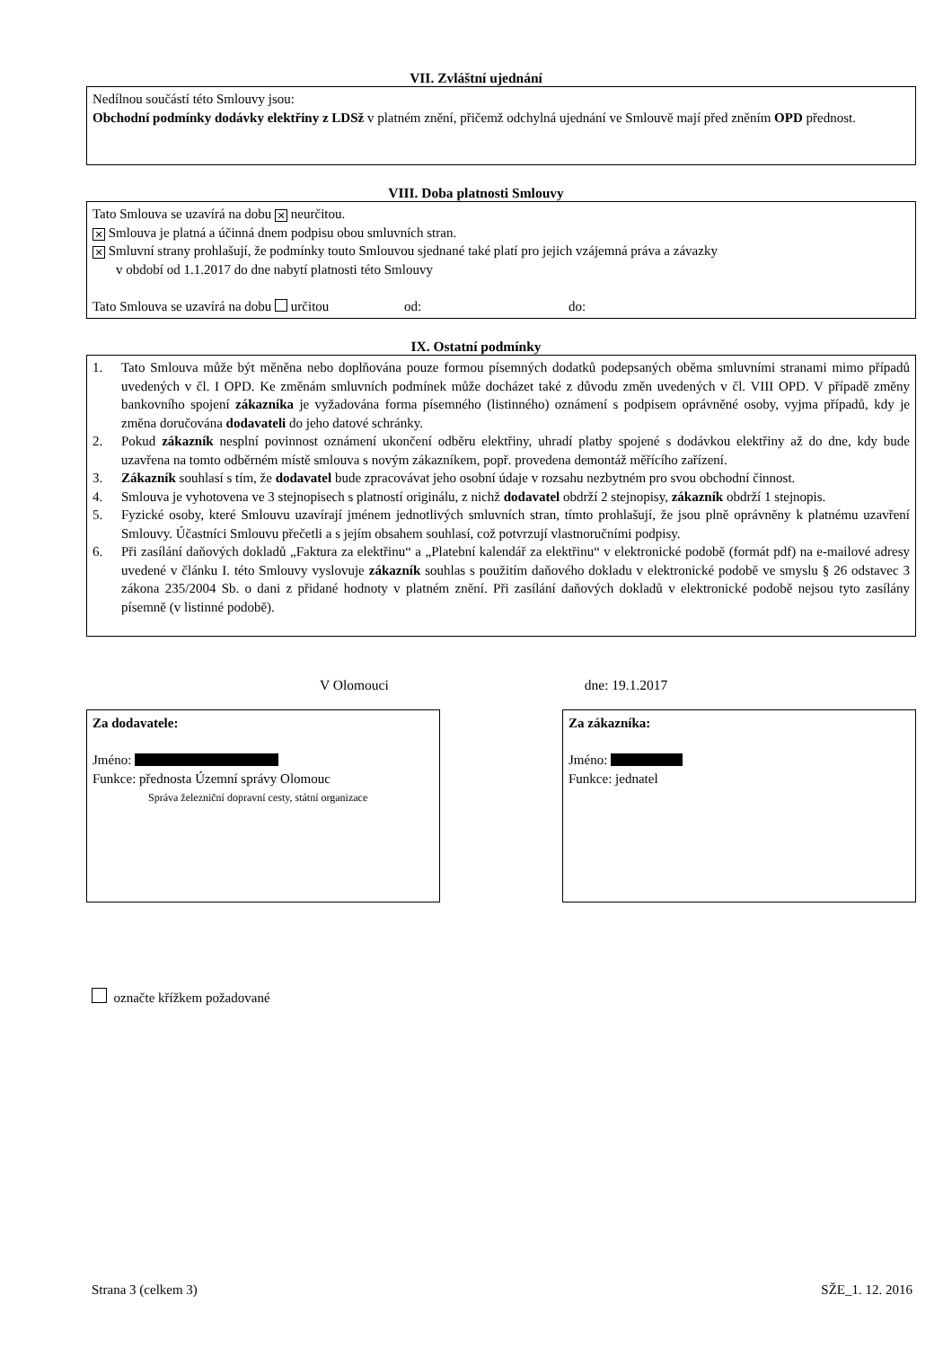VII. Zvláštní ujednání
Nedílnou součástí této Smlouvy jsou:
Obchodní podmínky dodávky elektřiny z LDSž v platném znění, přičemž odchylná ujednání ve Smlouvě mají před zněním OPD přednost.
VIII. Doba platnosti Smlouvy
Tato Smlouva se uzavírá na dobu ✕ neurčitou.
✕ Smlouva je platná a účinná dnem podpisu obou smluvních stran.
✕ Smluvní strany prohlašují, že podmínky touto Smlouvou sjednané také platí pro jejich vzájemná práva a závazky
v období od 1.1.2017 do dne nabytí platnosti této Smlouvy
Tato Smlouva se uzavírá na dobu určitou od: do:
IX. Ostatní podmínky
1. Tato Smlouva může být měněna nebo doplňována pouze formou písemných dodatků podepsaných oběma smluvními stranami mimo případů uvedených v čl. I OPD. Ke změnám smluvních podmínek může docházet také z důvodu změn uvedených v čl. VIII OPD. V případě změny bankovního spojení zákazníka je vyžadována forma písemného (listinného) oznámení s podpisem oprávněné osoby, vyjma případů, kdy je změna doručována dodavateli do jeho datové schránky.
2. Pokud zákazník nesplní povinnost oznámení ukončení odběru elektřiny, uhradí platby spojené s dodávkou elektřiny až do dne, kdy bude uzavřena na tomto odběrném místě smlouva s novým zákazníkem, popř. provedena demontáž měřícího zařízení.
3. Zákazník souhlasí s tím, že dodavatel bude zpracovávat jeho osobní údaje v rozsahu nezbytném pro svou obchodní činnost.
4. Smlouva je vyhotovena ve 3 stejnopisech s platností originálu, z nichž dodavatel obdrží 2 stejnopisy, zákazník obdrží 1 stejnopis.
5. Fyzické osoby, které Smlouvu uzavírají jménem jednotlivých smluvních stran, tímto prohlašují, že jsou plně oprávněny k platnému uzavření Smlouvy. Účastníci Smlouvu přečetli a s jejím obsahem souhlasí, což potvrzují vlastnoručními podpisy.
6. Při zasílání daňových dokladů „Faktura za elektřinu“ a „Platební kalendář za elektřinu“ v elektronické podobě (formát pdf) na e-mailové adresy uvedené v článku I. této Smlouvy vyslovuje zákazník souhlas s použitím daňového dokladu v elektronické podobě ve smyslu § 26 odstavec 3 zákona 235/2004 Sb. o dani z přidané hodnoty v platném znění. Při zasílání daňových dokladů v elektronické podobě nejsou tyto zasílány písemně (v listinné podobě).
V Olomouci dne: 19.1.2017
Za dodavatele:
Jméno:
Funkce: přednosta Územní správy Olomouc
Správa železniční dopravní cesty, státní organizace
Za zákazníka:
Jméno:
Funkce: jednatel
označte křížkem požadované
Strana 3 (celkem 3) SŽE_1. 12. 2016